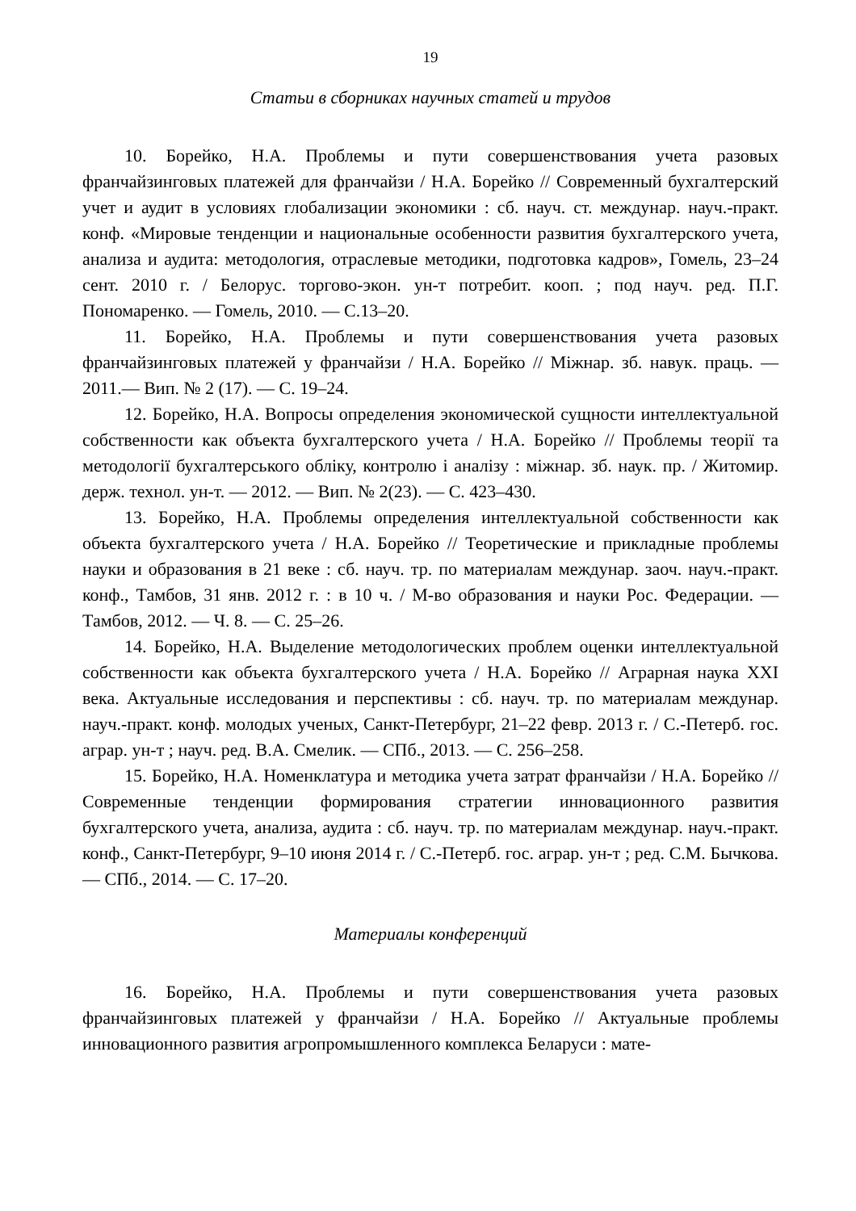19
Статьи в сборниках научных статей и трудов
10. Борейко, Н.А. Проблемы и пути совершенствования учета разовых франчайзинговых платежей для франчайзи / Н.А. Борейко // Современный бухгалтерский учет и аудит в условиях глобализации экономики : сб. науч. ст. междунар. науч.-практ. конф. «Мировые тенденции и национальные особенности развития бухгалтерского учета, анализа и аудита: методология, отраслевые методики, подготовка кадров», Гомель, 23–24 сент. 2010 г. / Белорус. торгово-экон. ун-т потребит. кооп. ; под науч. ред. П.Г. Пономаренко. — Гомель, 2010. — С.13–20.
11. Борейко, Н.А. Проблемы и пути совершенствования учета разовых франчайзинговых платежей у франчайзи / Н.А. Борейко // Міжнар. зб. навук. праць. — 2011.— Вип. № 2 (17). — С. 19–24.
12. Борейко, Н.А. Вопросы определения экономической сущности интеллектуальной собственности как объекта бухгалтерского учета / Н.А. Борейко // Проблемы теорії та методології бухгалтерського обліку, контролю і аналізу : міжнар. зб. наук. пр. / Житомир. держ. технол. ун-т. — 2012. — Вип. № 2(23). — С. 423–430.
13. Борейко, Н.А. Проблемы определения интеллектуальной собственности как объекта бухгалтерского учета / Н.А. Борейко // Теоретические и прикладные проблемы науки и образования в 21 веке : сб. науч. тр. по материалам междунар. заоч. науч.-практ. конф., Тамбов, 31 янв. 2012 г. : в 10 ч. / М-во образования и науки Рос. Федерации. — Тамбов, 2012. — Ч. 8. — С. 25–26.
14. Борейко, Н.А. Выделение методологических проблем оценки интеллектуальной собственности как объекта бухгалтерского учета / Н.А. Борейко // Аграрная наука XXI века. Актуальные исследования и перспективы : сб. науч. тр. по материалам междунар. науч.-практ. конф. молодых ученых, Санкт-Петербург, 21–22 февр. 2013 г. / С.-Петерб. гос. аграр. ун-т ; науч. ред. В.А. Смелик. — СПб., 2013. — С. 256–258.
15. Борейко, Н.А. Номенклатура и методика учета затрат франчайзи / Н.А. Борейко // Современные тенденции формирования стратегии инновационного развития бухгалтерского учета, анализа, аудита : сб. науч. тр. по материалам междунар. науч.-практ. конф., Санкт-Петербург, 9–10 июня 2014 г. / С.-Петерб. гос. аграр. ун-т ; ред. С.М. Бычкова. — СПб., 2014. — С. 17–20.
Материалы конференций
16. Борейко, Н.А. Проблемы и пути совершенствования учета разовых франчайзинговых платежей у франчайзи / Н.А. Борейко // Актуальные проблемы инновационного развития агропромышленного комплекса Беларуси : мате-